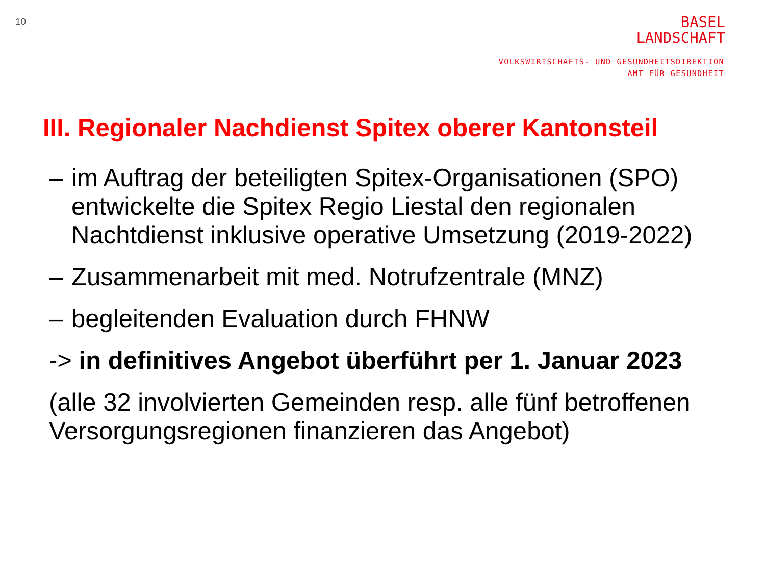10
BASEL
LANDSCHAFT
VOLKSWIRTSCHAFTS- UND GESUNDHEITSDIREKTION
AMT FÜR GESUNDHEIT
III. Regionaler Nachdienst Spitex oberer Kantonsteil
– im Auftrag der beteiligten Spitex-Organisationen (SPO) entwickelte die Spitex Regio Liestal den regionalen Nachtdienst inklusive operative Umsetzung (2019-2022)
– Zusammenarbeit mit med. Notrufzentrale (MNZ)
– begleitenden Evaluation durch FHNW
-> in definitives Angebot überführt per 1. Januar 2023
(alle 32 involvierten Gemeinden resp. alle fünf betroffenen Versorgungsregionen finanzieren das Angebot)